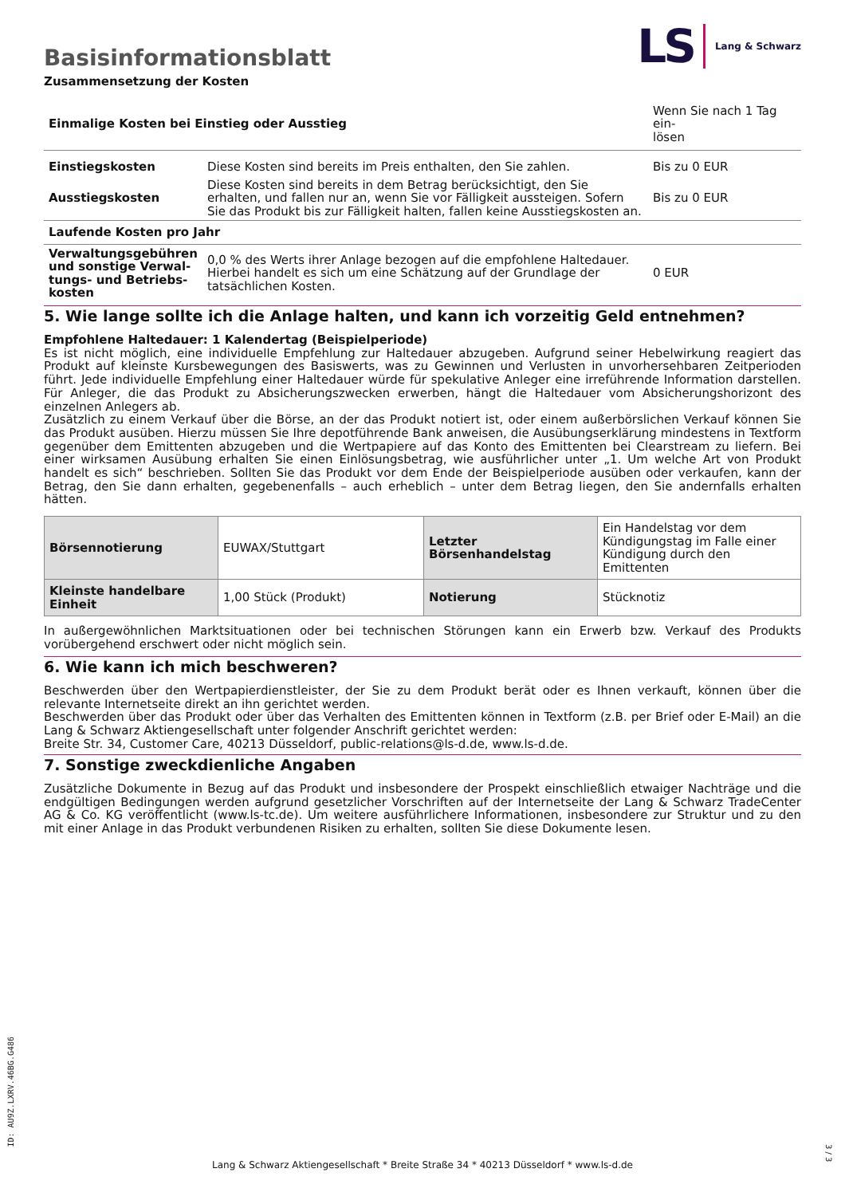Basisinformationsblatt
LS Lang & Schwarz
Zusammensetzung der Kosten
| Einmalige Kosten bei Einstieg oder Ausstieg | | Wenn Sie nach 1 Tag ein- lösen |
| Einstiegskosten | Diese Kosten sind bereits im Preis enthalten, den Sie zahlen. | Bis zu 0 EUR |
| Ausstiegskosten | Diese Kosten sind bereits in dem Betrag berücksichtigt, den Sie erhalten, und fallen nur an, wenn Sie vor Fälligkeit aussteigen. Sofern Sie das Produkt bis zur Fälligkeit halten, fallen keine Ausstiegskosten an. | Bis zu 0 EUR |
| Laufende Kosten pro Jahr | | |
| Verwaltungsgebühren und sonstige Verwal-tungs- und Betriebs-kosten | 0,0 % des Werts ihrer Anlage bezogen auf die empfohlene Haltedauer. Hierbei handelt es sich um eine Schätzung auf der Grundlage der tatsächlichen Kosten. | 0 EUR |
5. Wie lange sollte ich die Anlage halten, und kann ich vorzeitig Geld entnehmen?
Empfohlene Haltedauer: 1 Kalendertag (Beispielperiode)
Es ist nicht möglich, eine individuelle Empfehlung zur Haltedauer abzugeben. Aufgrund seiner Hebelwirkung reagiert das Produkt auf kleinste Kursbewegungen des Basiswerts, was zu Gewinnen und Verlusten in unvorhersehbaren Zeitperioden führt. Jede individuelle Empfehlung einer Haltedauer würde für spekulative Anleger eine irreführende Information darstellen. Für Anleger, die das Produkt zu Absicherungszwecken erwerben, hängt die Haltedauer vom Absicherungshorizont des einzelnen Anlegers ab.
Zusätzlich zu einem Verkauf über die Börse, an der das Produkt notiert ist, oder einem außerbörslichen Verkauf können Sie das Produkt ausüben. Hierzu müssen Sie Ihre depotführende Bank anweisen, die Ausübungserklärung mindestens in Textform gegenüber dem Emittenten abzugeben und die Wertpapiere auf das Konto des Emittenten bei Clearstream zu liefern. Bei einer wirksamen Ausübung erhalten Sie einen Einlösungsbetrag, wie ausführlicher unter „1. Um welche Art von Produkt handelt es sich“ beschrieben. Sollten Sie das Produkt vor dem Ende der Beispielperiode ausüben oder verkaufen, kann der Betrag, den Sie dann erhalten, gegebenenfalls – auch erheblich – unter dem Betrag liegen, den Sie andernfalls erhalten hätten.
| Börsennotierung | EUWAX/Stuttgart | Letzter Börsenhandelstag | Ein Handelstag vor dem Kündigungstag im Falle einer Kündigung durch den Emittenten |
| Kleinste handelbare Einheit | 1,00 Stück (Produkt) | Notierung | Stücknotiz |
In außergewöhnlichen Marktsituationen oder bei technischen Störungen kann ein Erwerb bzw. Verkauf des Produkts vorübergehend erschwert oder nicht möglich sein.
6. Wie kann ich mich beschweren?
Beschwerden über den Wertpapierdienstleister, der Sie zu dem Produkt berät oder es Ihnen verkauft, können über die relevante Internetseite direkt an ihn gerichtet werden.
Beschwerden über das Produkt oder über das Verhalten des Emittenten können in Textform (z.B. per Brief oder E-Mail) an die Lang & Schwarz Aktiengesellschaft unter folgender Anschrift gerichtet werden:
Breite Str. 34, Customer Care, 40213 Düsseldorf, public-relations@ls-d.de, www.ls-d.de.
7. Sonstige zweckdienliche Angaben
Zusätzliche Dokumente in Bezug auf das Produkt und insbesondere der Prospekt einschließlich etwaiger Nachträge und die endgültigen Bedingungen werden aufgrund gesetzlicher Vorschriften auf der Internetseite der Lang & Schwarz TradeCenter AG & Co. KG veröffentlicht (www.ls-tc.de). Um weitere ausführlichere Informationen, insbesondere zur Struktur und zu den mit einer Anlage in das Produkt verbundenen Risiken zu erhalten, sollten Sie diese Dokumente lesen.
ID: AU9Z.LXRV.46BG.G486
Lang & Schwarz Aktiengesellschaft * Breite Straße 34 * 40213 Düsseldorf * www.ls-d.de
3 / 3